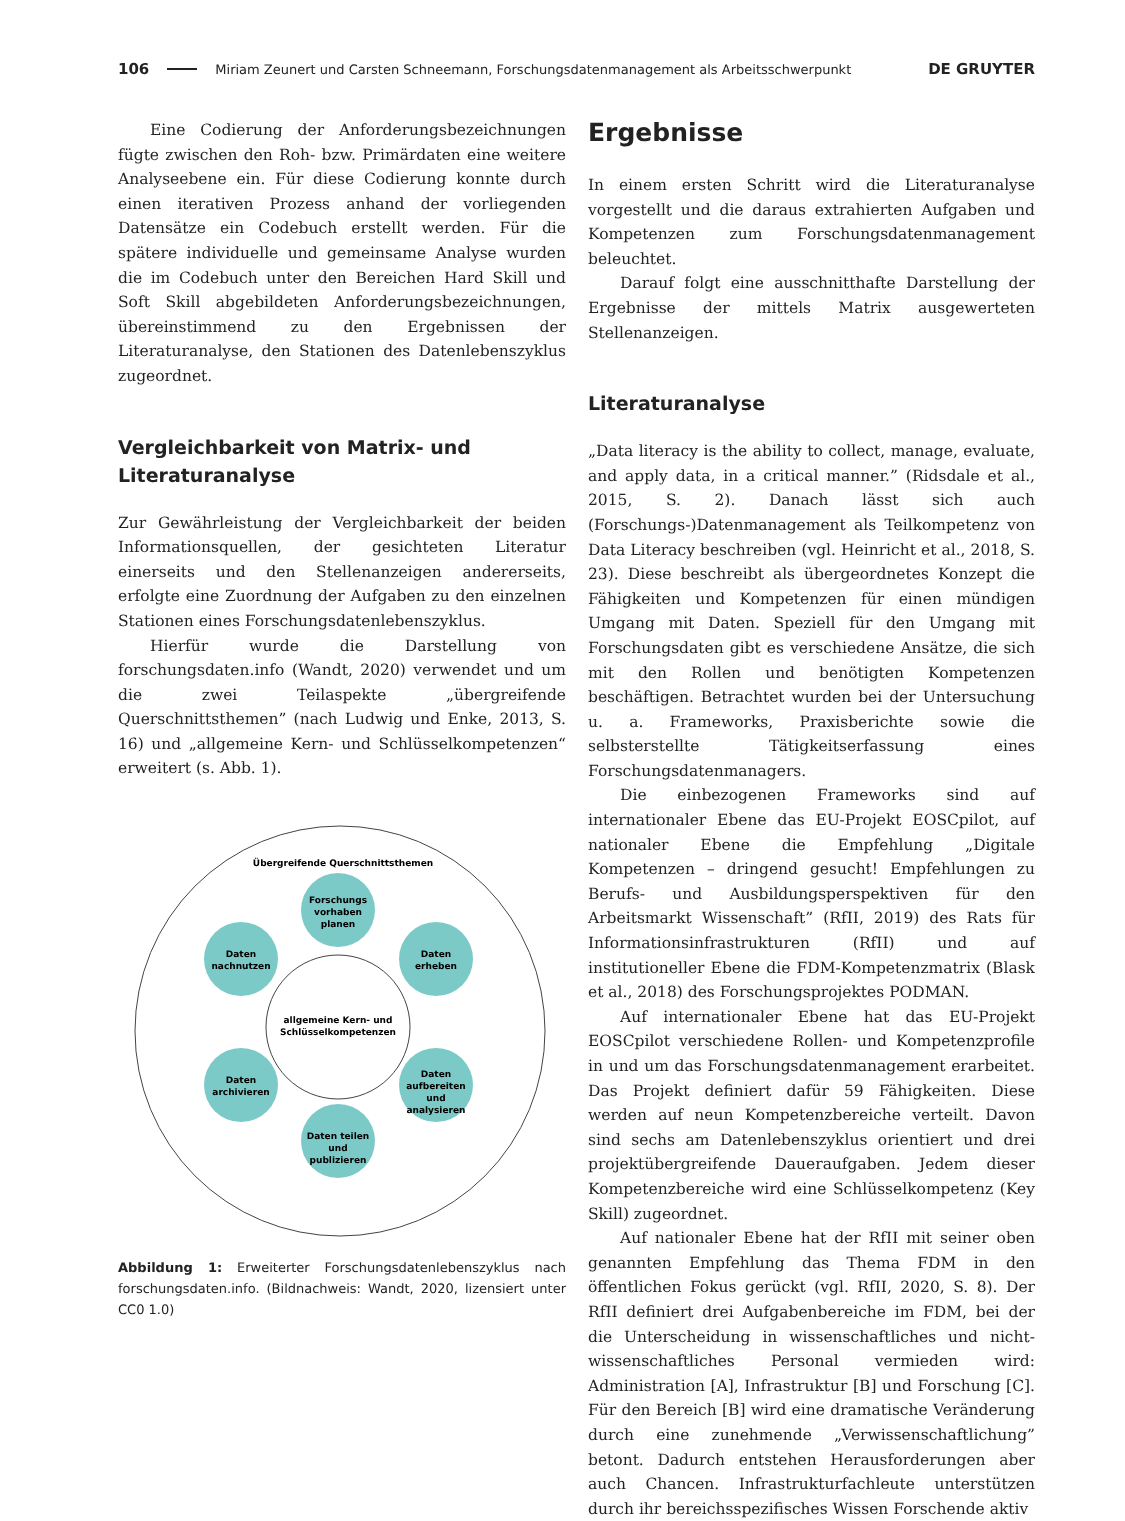106 Miriam Zeunert und Carsten Schneemann, Forschungsdatenmanagement als Arbeitsschwerpunkt DE GRUYTER
Eine Codierung der Anforderungsbezeichnungen fügte zwischen den Roh- bzw. Primärdaten eine weitere Analyseebene ein. Für diese Codierung konnte durch einen iterativen Prozess anhand der vorliegenden Datensätze ein Codebuch erstellt werden. Für die spätere individuelle und gemeinsame Analyse wurden die im Codebuch unter den Bereichen Hard Skill und Soft Skill abgebildeten Anforderungsbezeichnungen, übereinstimmend zu den Ergebnissen der Literaturanalyse, den Stationen des Datenlebenszyklus zugeordnet.
Vergleichbarkeit von Matrix- und Literaturanalyse
Zur Gewährleistung der Vergleichbarkeit der beiden Informationsquellen, der gesichteten Literatur einerseits und den Stellenanzeigen andererseits, erfolgte eine Zuordnung der Aufgaben zu den einzelnen Stationen eines Forschungsdatenlebenszyklus.
Hierfür wurde die Darstellung von forschungsdaten.info (Wandt, 2020) verwendet und um die zwei Teilaspekte „übergreifende Querschnittsthemen” (nach Ludwig und Enke, 2013, S. 16) und „allgemeine Kern- und Schlüsselkompetenzen“ erweitert (s. Abb. 1).
Übergreifende Querschnittsthemen
allgemeine Kern- und
Schlüsselkompetenzen
Forschungs
vorhaben
planen
Daten
erheben
Daten
aufbereiten
und
analysieren
Daten teilen
und
publizieren
Daten
archivieren
Daten
nachnutzen
Abbildung 1: Erweiterter Forschungsdatenlebenszyklus nach forschungsdaten.info. (Bildnachweis: Wandt, 2020, lizensiert unter CC0 1.0)
Ergebnisse
In einem ersten Schritt wird die Literaturanalyse vorgestellt und die daraus extrahierten Aufgaben und Kompetenzen zum Forschungsdatenmanagement beleuchtet.
Darauf folgt eine ausschnitthafte Darstellung der Ergebnisse der mittels Matrix ausgewerteten Stellenanzeigen.
Literaturanalyse
„Data literacy is the ability to collect, manage, evaluate, and apply data, in a critical manner.” (Ridsdale et al., 2015, S. 2). Danach lässt sich auch (Forschungs-)Datenmanagement als Teilkompetenz von Data Literacy beschreiben (vgl. Heinricht et al., 2018, S. 23). Diese beschreibt als übergeordnetes Konzept die Fähigkeiten und Kompetenzen für einen mündigen Umgang mit Daten. Speziell für den Umgang mit Forschungsdaten gibt es verschiedene Ansätze, die sich mit den Rollen und benötigten Kompetenzen beschäftigen. Betrachtet wurden bei der Untersuchung u. a. Frameworks, Praxisberichte sowie die selbsterstellte Tätigkeitserfassung eines Forschungsdatenmanagers.
Die einbezogenen Frameworks sind auf internationaler Ebene das EU-Projekt EOSCpilot, auf nationaler Ebene die Empfehlung „Digitale Kompetenzen – dringend gesucht! Empfehlungen zu Berufs- und Ausbildungsperspektiven für den Arbeitsmarkt Wissenschaft” (RfII, 2019) des Rats für Informationsinfrastrukturen (RfII) und auf institutioneller Ebene die FDM-Kompetenzmatrix (Blask et al., 2018) des Forschungsprojektes PODMAN.
Auf internationaler Ebene hat das EU-Projekt EOSCpilot verschiedene Rollen- und Kompetenzprofile in und um das Forschungsdatenmanagement erarbeitet. Das Projekt definiert dafür 59 Fähigkeiten. Diese werden auf neun Kompetenzbereiche verteilt. Davon sind sechs am Datenlebenszyklus orientiert und drei projektübergreifende Daueraufgaben. Jedem dieser Kompetenzbereiche wird eine Schlüsselkompetenz (Key Skill) zugeordnet.
Auf nationaler Ebene hat der RfII mit seiner oben genannten Empfehlung das Thema FDM in den öffentlichen Fokus gerückt (vgl. RfII, 2020, S. 8). Der RfII definiert drei Aufgabenbereiche im FDM, bei der die Unterscheidung in wissenschaftliches und nicht-wissenschaftliches Personal vermieden wird: Administration [A], Infrastruktur [B] und Forschung [C]. Für den Bereich [B] wird eine dramatische Veränderung durch eine zunehmende „Verwissenschaftlichung” betont. Dadurch entstehen Herausforderungen aber auch Chancen. Infrastrukturfachleute unterstützen durch ihr bereichsspezifisches Wissen Forschende aktiv